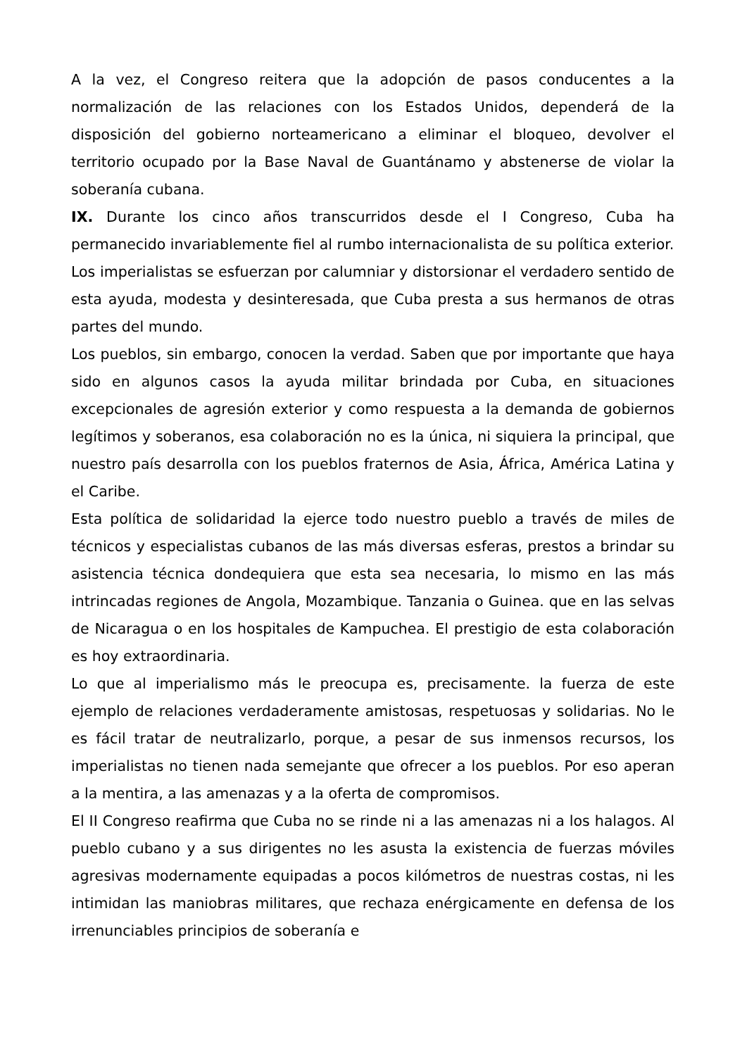A la vez, el Congreso reitera que la adopción de pasos conducentes a la normalización de las relaciones con los Estados Unidos, dependerá de la disposición del gobierno norteamericano a eliminar el bloqueo, devolver el territorio ocupado por la Base Naval de Guantánamo y abstenerse de violar la soberanía cubana.
IX. Durante los cinco años transcurridos desde el I Congreso, Cuba ha permanecido invariablemente fiel al rumbo internacionalista de su política exterior.
Los imperialistas se esfuerzan por calumniar y distorsionar el verdadero sentido de esta ayuda, modesta y desinteresada, que Cuba presta a sus hermanos de otras partes del mundo.
Los pueblos, sin embargo, conocen la verdad. Saben que por importante que haya sido en algunos casos la ayuda militar brindada por Cuba, en situaciones excepcionales de agresión exterior y como respuesta a la demanda de gobiernos legítimos y soberanos, esa colaboración no es la única, ni siquiera la principal, que nuestro país desarrolla con los pueblos fraternos de Asia, África, América Latina y el Caribe.
Esta política de solidaridad la ejerce todo nuestro pueblo a través de miles de técnicos y especialistas cubanos de las más diversas esferas, prestos a brindar su asistencia técnica dondequiera que esta sea necesaria, lo mismo en las más intrincadas regiones de Angola, Mozambique. Tanzania o Guinea. que en las selvas de Nicaragua o en los hospitales de Kampuchea. El prestigio de esta colaboración es hoy extraordinaria.
Lo que al imperialismo más le preocupa es, precisamente. la fuerza de este ejemplo de relaciones verdaderamente amistosas, respetuosas y solidarias. No le es fácil tratar de neutralizarlo, porque, a pesar de sus inmensos recursos, los imperialistas no tienen nada semejante que ofrecer a los pueblos. Por eso aperan a la mentira, a las amenazas y a la oferta de compromisos.
El II Congreso reafirma que Cuba no se rinde ni a las amenazas ni a los halagos. Al pueblo cubano y a sus dirigentes no les asusta la existencia de fuerzas móviles agresivas modernamente equipadas a pocos kilómetros de nuestras costas, ni les intimidan las maniobras militares, que rechaza enérgicamente en defensa de los irrenunciables principios de soberanía e